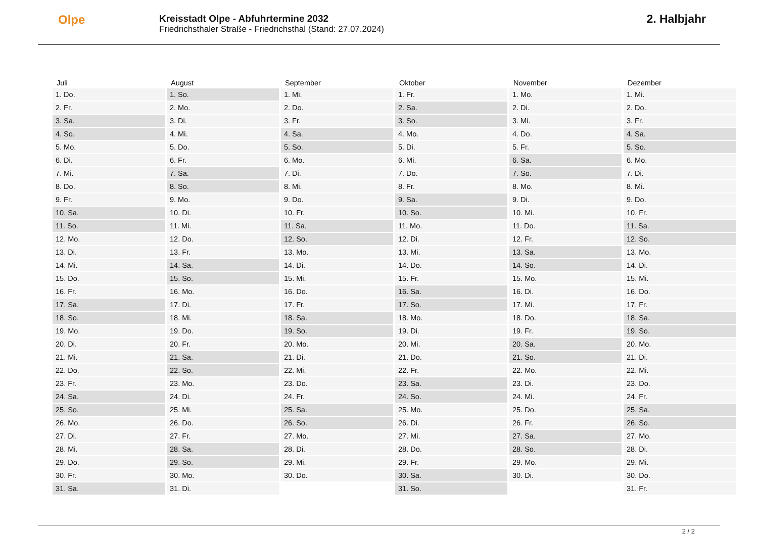Olpe
Kreisstadt Olpe - Abfuhrtermine 2032
Friedrichsthaler Straße - Friedrichsthal (Stand: 27.07.2024)
2. Halbjahr
| Juli | August | September | Oktober | November | Dezember |
| --- | --- | --- | --- | --- | --- |
| 1. Do. | 1. So. | 1. Mi. | 1. Fr. | 1. Mo. | 1. Mi. |
| 2. Fr. | 2. Mo. | 2. Do. | 2. Sa. | 2. Di. | 2. Do. |
| 3. Sa. | 3. Di. | 3. Fr. | 3. So. | 3. Mi. | 3. Fr. |
| 4. So. | 4. Mi. | 4. Sa. | 4. Mo. | 4. Do. | 4. Sa. |
| 5. Mo. | 5. Do. | 5. So. | 5. Di. | 5. Fr. | 5. So. |
| 6. Di. | 6. Fr. | 6. Mo. | 6. Mi. | 6. Sa. | 6. Mo. |
| 7. Mi. | 7. Sa. | 7. Di. | 7. Do. | 7. So. | 7. Di. |
| 8. Do. | 8. So. | 8. Mi. | 8. Fr. | 8. Mo. | 8. Mi. |
| 9. Fr. | 9. Mo. | 9. Do. | 9. Sa. | 9. Di. | 9. Do. |
| 10. Sa. | 10. Di. | 10. Fr. | 10. So. | 10. Mi. | 10. Fr. |
| 11. So. | 11. Mi. | 11. Sa. | 11. Mo. | 11. Do. | 11. Sa. |
| 12. Mo. | 12. Do. | 12. So. | 12. Di. | 12. Fr. | 12. So. |
| 13. Di. | 13. Fr. | 13. Mo. | 13. Mi. | 13. Sa. | 13. Mo. |
| 14. Mi. | 14. Sa. | 14. Di. | 14. Do. | 14. So. | 14. Di. |
| 15. Do. | 15. So. | 15. Mi. | 15. Fr. | 15. Mo. | 15. Mi. |
| 16. Fr. | 16. Mo. | 16. Do. | 16. Sa. | 16. Di. | 16. Do. |
| 17. Sa. | 17. Di. | 17. Fr. | 17. So. | 17. Mi. | 17. Fr. |
| 18. So. | 18. Mi. | 18. Sa. | 18. Mo. | 18. Do. | 18. Sa. |
| 19. Mo. | 19. Do. | 19. So. | 19. Di. | 19. Fr. | 19. So. |
| 20. Di. | 20. Fr. | 20. Mo. | 20. Mi. | 20. Sa. | 20. Mo. |
| 21. Mi. | 21. Sa. | 21. Di. | 21. Do. | 21. So. | 21. Di. |
| 22. Do. | 22. So. | 22. Mi. | 22. Fr. | 22. Mo. | 22. Mi. |
| 23. Fr. | 23. Mo. | 23. Do. | 23. Sa. | 23. Di. | 23. Do. |
| 24. Sa. | 24. Di. | 24. Fr. | 24. So. | 24. Mi. | 24. Fr. |
| 25. So. | 25. Mi. | 25. Sa. | 25. Mo. | 25. Do. | 25. Sa. |
| 26. Mo. | 26. Do. | 26. So. | 26. Di. | 26. Fr. | 26. So. |
| 27. Di. | 27. Fr. | 27. Mo. | 27. Mi. | 27. Sa. | 27. Mo. |
| 28. Mi. | 28. Sa. | 28. Di. | 28. Do. | 28. So. | 28. Di. |
| 29. Do. | 29. So. | 29. Mi. | 29. Fr. | 29. Mo. | 29. Mi. |
| 30. Fr. | 30. Mo. | 30. Do. | 30. Sa. | 30. Di. | 30. Do. |
| 31. Sa. | 31. Di. | | 31. So. | | 31. Fr. |
2 / 2